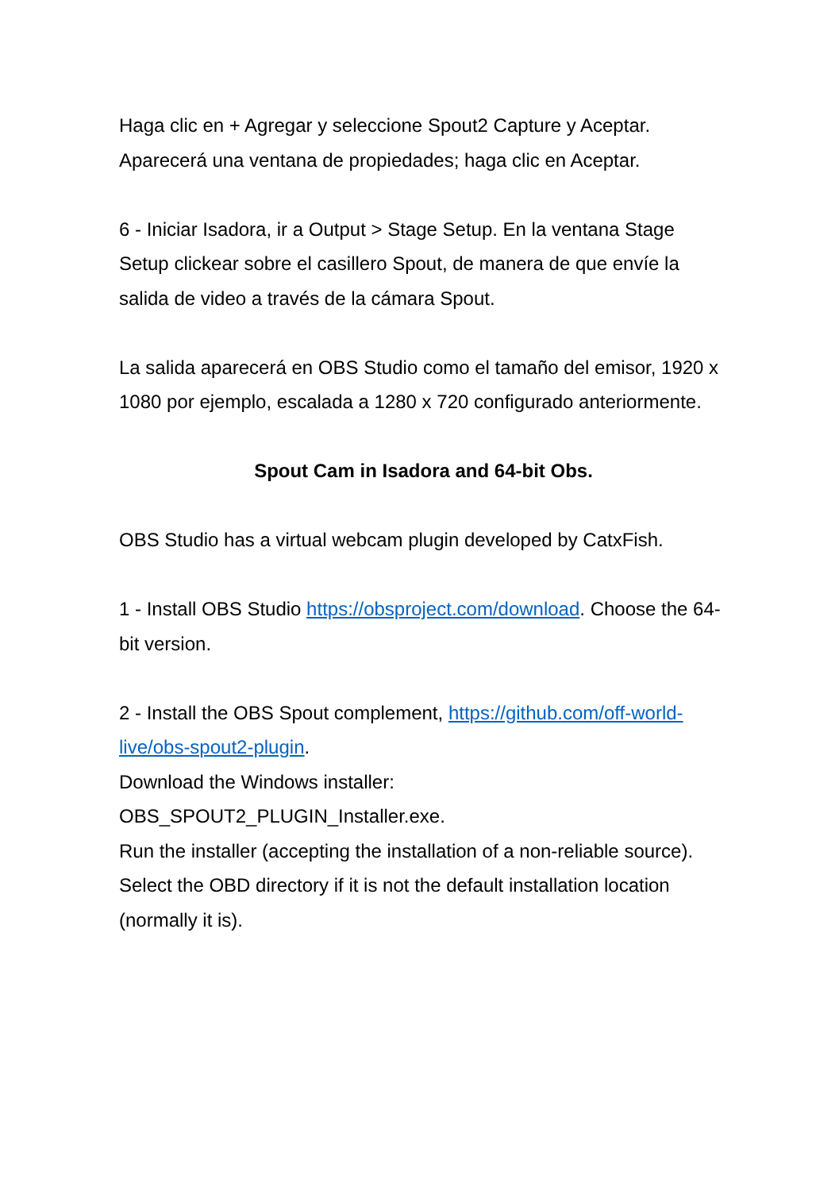Haga clic en + Agregar y seleccione Spout2 Capture y Aceptar. Aparecerá una ventana de propiedades; haga clic en Aceptar.
6 - Iniciar Isadora, ir a Output > Stage Setup. En la ventana Stage Setup clickear sobre el casillero Spout, de manera de que envíe la salida de video a través de la cámara Spout.
La salida aparecerá en OBS Studio como el tamaño del emisor, 1920 x 1080 por ejemplo, escalada a 1280 x 720 configurado anteriormente.
Spout Cam in Isadora and 64-bit Obs.
OBS Studio has a virtual webcam plugin developed by CatxFish.
1 - Install OBS Studio https://obsproject.com/download. Choose the 64-bit version.
2 - Install the OBS Spout complement, https://github.com/off-world-live/obs-spout2-plugin.
Download the Windows installer:
OBS_SPOUT2_PLUGIN_Installer.exe.
Run the installer (accepting the installation of a non-reliable source). Select the OBD directory if it is not the default installation location (normally it is).